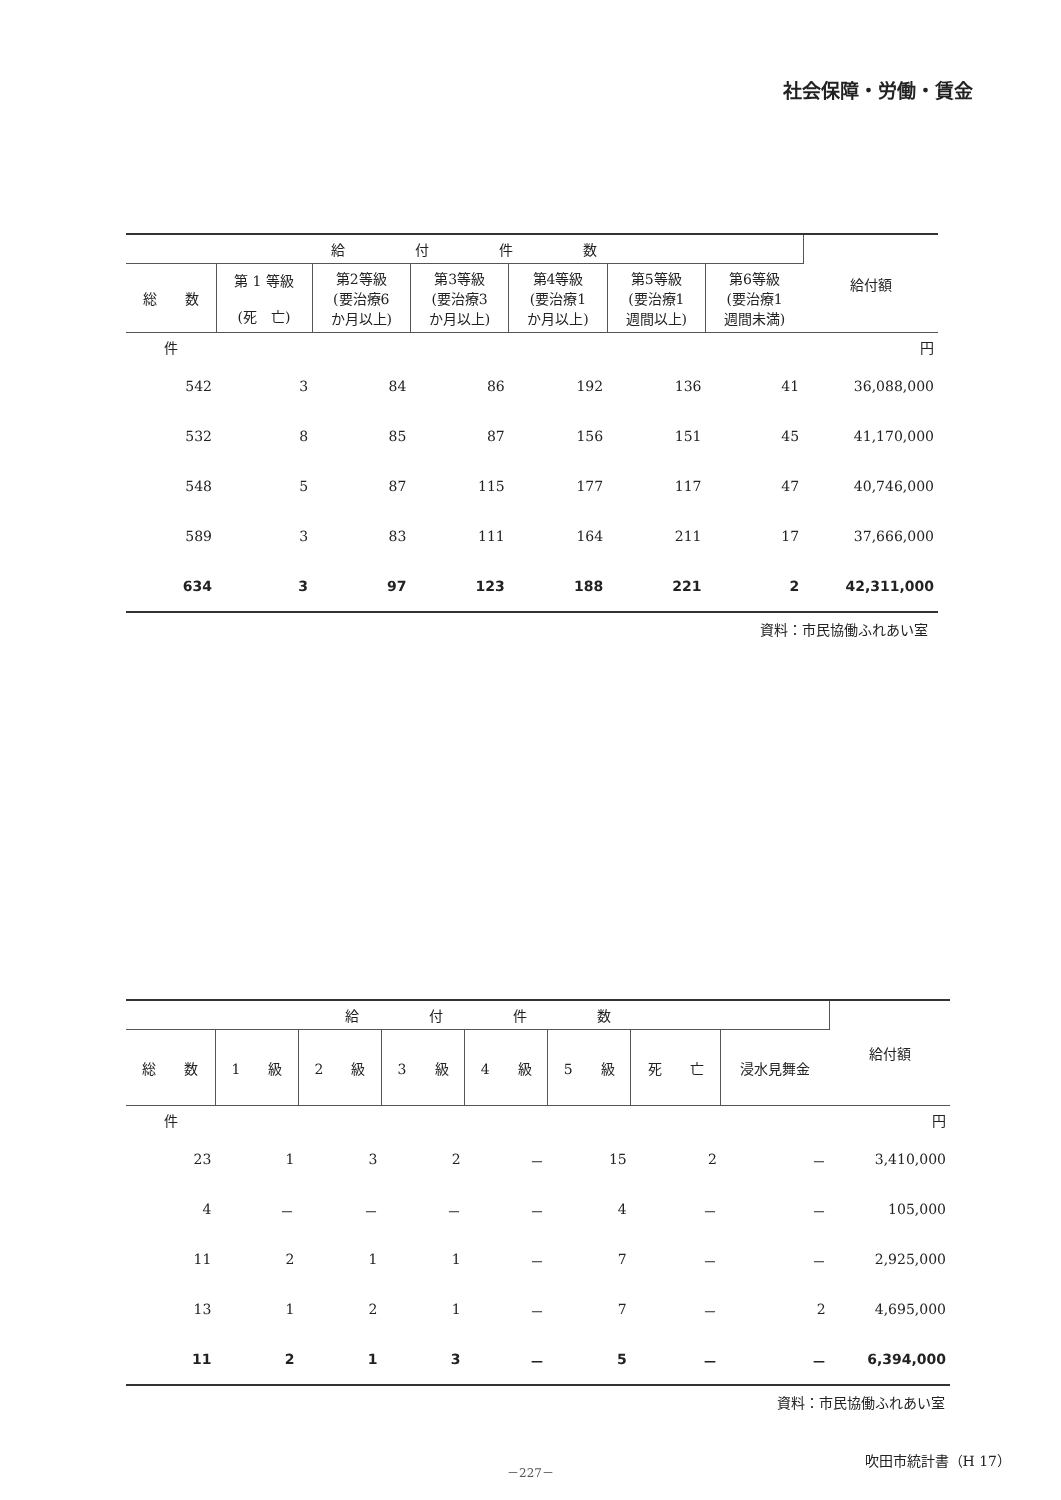社会保障・労働・賃金
| 給 付 件 数 | | | | | | | 給付額 |
| --- | --- | --- | --- | --- | --- | --- | --- |
| 総 数 | 第 1 等級 (死 亡) | 第2等級 (要治療6 か月以上) | 第3等級 (要治療3 か月以上) | 第4等級 (要治療1 か月以上) | 第5等級 (要治療1 週間以上) | 第6等級 (要治療1 週間未満) | |
| 件 | | | | | | | 円 |
| 542 | 3 | 84 | 86 | 192 | 136 | 41 | 36,088,000 |
| 532 | 8 | 85 | 87 | 156 | 151 | 45 | 41,170,000 |
| 548 | 5 | 87 | 115 | 177 | 117 | 47 | 40,746,000 |
| 589 | 3 | 83 | 111 | 164 | 211 | 17 | 37,666,000 |
| 634 | 3 | 97 | 123 | 188 | 221 | 2 | 42,311,000 |
資料：市民協働ふれあい室
| 給 付 件 数 | | | | | | | | 給付額 |
| --- | --- | --- | --- | --- | --- | --- | --- | --- |
| 総 数 | 1 級 | 2 級 | 3 級 | 4 級 | 5 級 | 死 亡 | 浸水見舞金 | |
| 件 | | | | | | | | 円 |
| 23 | 1 | 3 | 2 | － | 15 | 2 | － | 3,410,000 |
| 4 | － | － | － | － | 4 | － | － | 105,000 |
| 11 | 2 | 1 | 1 | － | 7 | － | － | 2,925,000 |
| 13 | 1 | 2 | 1 | － | 7 | － | 2 | 4,695,000 |
| 11 | 2 | 1 | 3 | － | 5 | － | － | 6,394,000 |
資料：市民協働ふれあい室
－227－
吹田市統計書（H 17）